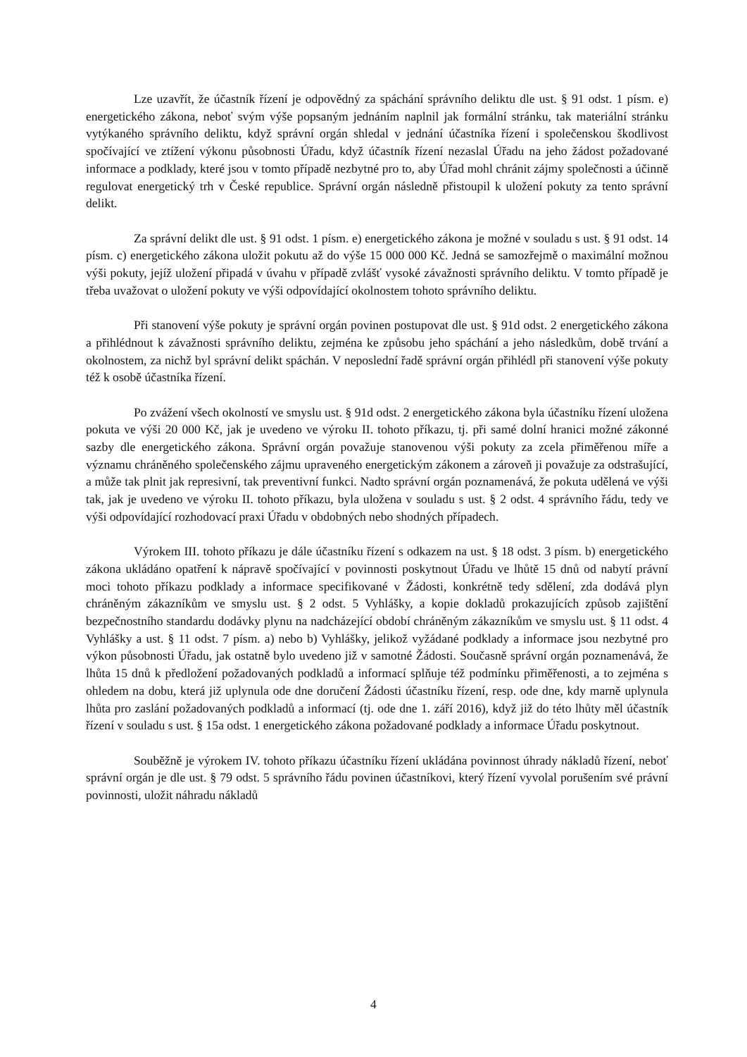Lze uzavřít, že účastník řízení je odpovědný za spáchání správního deliktu dle ust. § 91 odst. 1 písm. e) energetického zákona, neboť svým výše popsaným jednáním naplnil jak formální stránku, tak materiální stránku vytýkaného správního deliktu, když správní orgán shledal v jednání účastníka řízení i společenskou škodlivost spočívající ve ztížení výkonu působnosti Úřadu, když účastník řízení nezaslal Úřadu na jeho žádost požadované informace a podklady, které jsou v tomto případě nezbytné pro to, aby Úřad mohl chránit zájmy společnosti a účinně regulovat energetický trh v České republice. Správní orgán následně přistoupil k uložení pokuty za tento správní delikt.
Za správní delikt dle ust. § 91 odst. 1 písm. e) energetického zákona je možné v souladu s ust. § 91 odst. 14 písm. c) energetického zákona uložit pokutu až do výše 15 000 000 Kč. Jedná se samozřejmě o maximální možnou výši pokuty, jejíž uložení připadá v úvahu v případě zvlášť vysoké závažnosti správního deliktu. V tomto případě je třeba uvažovat o uložení pokuty ve výši odpovídající okolnostem tohoto správního deliktu.
Při stanovení výše pokuty je správní orgán povinen postupovat dle ust. § 91d odst. 2 energetického zákona a přihlédnout k závažnosti správního deliktu, zejména ke způsobu jeho spáchání a jeho následkům, době trvání a okolnostem, za nichž byl správní delikt spáchán. V neposlední řadě správní orgán přihlédl při stanovení výše pokuty též k osobě účastníka řízení.
Po zvážení všech okolností ve smyslu ust. § 91d odst. 2 energetického zákona byla účastníku řízení uložena pokuta ve výši 20 000 Kč, jak je uvedeno ve výroku II. tohoto příkazu, tj. při samé dolní hranici možné zákonné sazby dle energetického zákona. Správní orgán považuje stanovenou výši pokuty za zcela přiměřenou míře a významu chráněného společenského zájmu upraveného energetickým zákonem a zároveň ji považuje za odstrašující, a může tak plnit jak represivní, tak preventivní funkci. Nadto správní orgán poznamenává, že pokuta udělená ve výši tak, jak je uvedeno ve výroku II. tohoto příkazu, byla uložena v souladu s ust. § 2 odst. 4 správního řádu, tedy ve výši odpovídající rozhodovací praxi Úřadu v obdobných nebo shodných případech.
Výrokem III. tohoto příkazu je dále účastníku řízení s odkazem na ust. § 18 odst. 3 písm. b) energetického zákona ukládáno opatření k nápravě spočívající v povinnosti poskytnout Úřadu ve lhůtě 15 dnů od nabytí právní moci tohoto příkazu podklady a informace specifikované v Žádosti, konkrétně tedy sdělení, zda dodává plyn chráněným zákazníkům ve smyslu ust. § 2 odst. 5 Vyhlášky, a kopie dokladů prokazujících způsob zajištění bezpečnostního standardu dodávky plynu na nadcházející období chráněným zákazníkům ve smyslu ust. § 11 odst. 4 Vyhlášky a ust. § 11 odst. 7 písm. a) nebo b) Vyhlášky, jelikož vyžádané podklady a informace jsou nezbytné pro výkon působnosti Úřadu, jak ostatně bylo uvedeno již v samotné Žádosti. Současně správní orgán poznamenává, že lhůta 15 dnů k předložení požadovaných podkladů a informací splňuje též podmínku přiměřenosti, a to zejména s ohledem na dobu, která již uplynula ode dne doručení Žádosti účastníku řízení, resp. ode dne, kdy marně uplynula lhůta pro zaslání požadovaných podkladů a informací (tj. ode dne 1. září 2016), když již do této lhůty měl účastník řízení v souladu s ust. § 15a odst. 1 energetického zákona požadované podklady a informace Úřadu poskytnout.
Souběžně je výrokem IV. tohoto příkazu účastníku řízení ukládána povinnost úhrady nákladů řízení, neboť správní orgán je dle ust. § 79 odst. 5 správního řádu povinen účastníkovi, který řízení vyvolal porušením své právní povinnosti, uložit náhradu nákladů
4